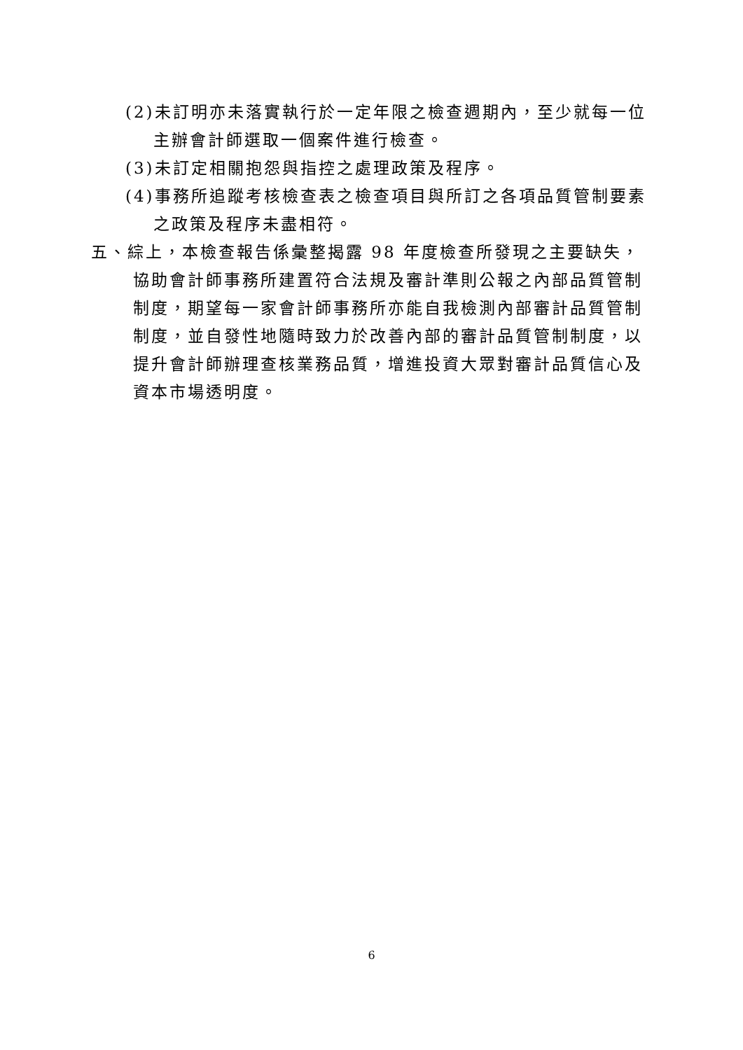(2)未訂明亦未落實執行於一定年限之檢查週期內，至少就每一位主辦會計師選取一個案件進行檢查。
(3)未訂定相關抱怨與指控之處理政策及程序。
(4)事務所追蹤考核檢查表之檢查項目與所訂之各項品質管制要素之政策及程序未盡相符。
五、綜上，本檢查報告係彙整揭露 98 年度檢查所發現之主要缺失，協助會計師事務所建置符合法規及審計準則公報之內部品質管制制度，期望每一家會計師事務所亦能自我檢測內部審計品質管制制度，並自發性地隨時致力於改善內部的審計品質管制制度，以提升會計師辦理查核業務品質，增進投資大眾對審計品質信心及資本市場透明度。
6